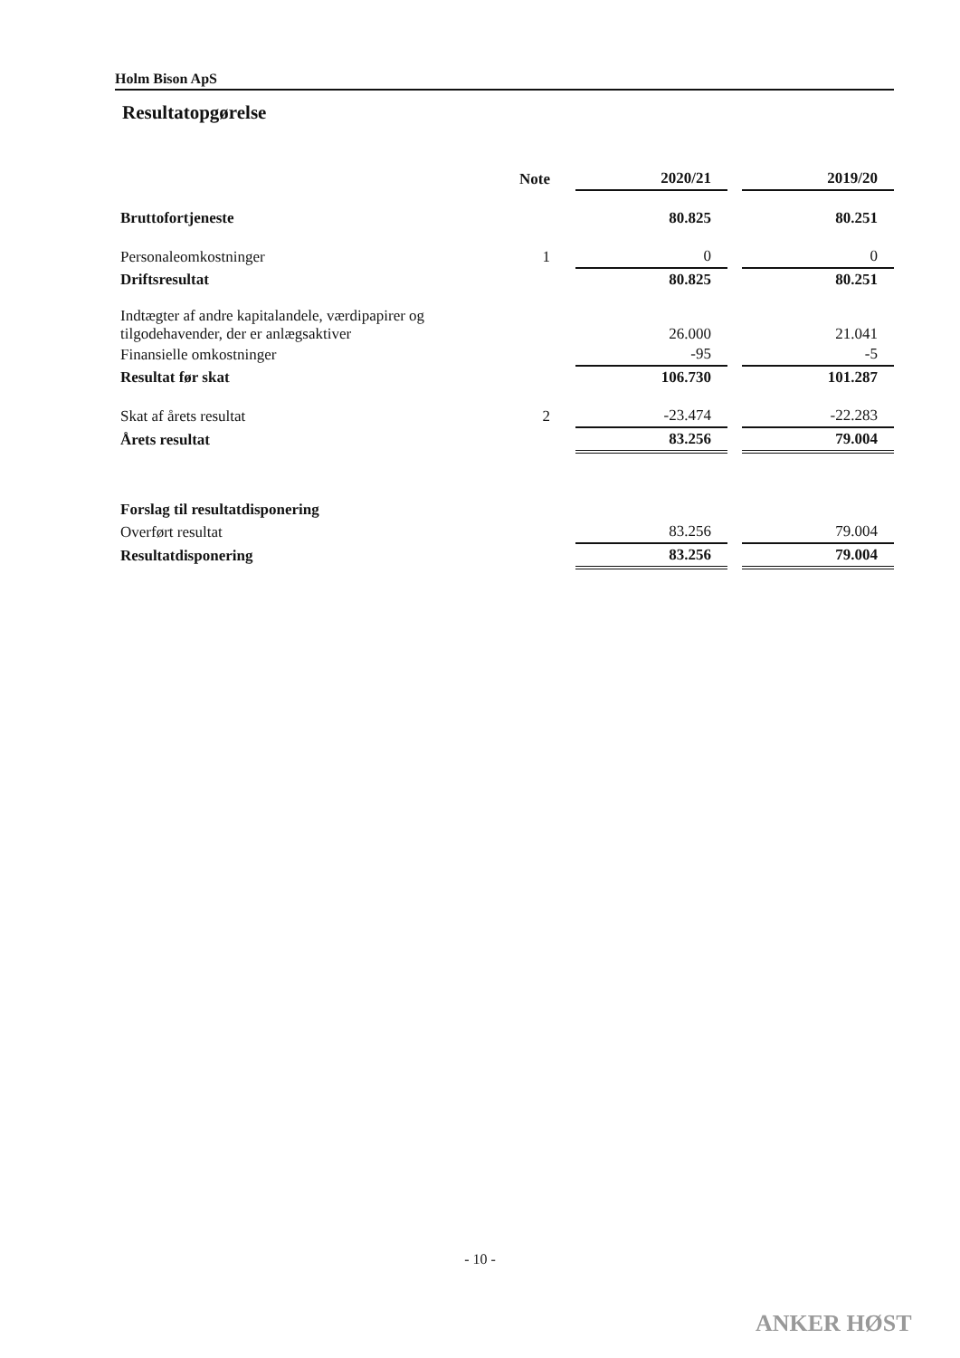Holm Bison ApS
Resultatopgørelse
| | Note | 2020/21 | | 2019/20 |
| Bruttofortjeneste | | 80.825 | | 80.251 |
| Personaleomkostninger | 1 | 0 | | 0 |
| Driftsresultat | | 80.825 | | 80.251 |
| Indtægter af andre kapitalandele, værdipapirer og tilgodehavender, der er anlægsaktiver | | 26.000 | | 21.041 |
| Finansielle omkostninger | | -95 | | -5 |
| Resultat før skat | | 106.730 | | 101.287 |
| Skat af årets resultat | 2 | -23.474 | | -22.283 |
| Årets resultat | | 83.256 | | 79.004 |
| Forslag til resultatdisponering | | | | |
| Overført resultat | | 83.256 | | 79.004 |
| Resultatdisponering | | 83.256 | | 79.004 |
- 10 -
ANKER HØST